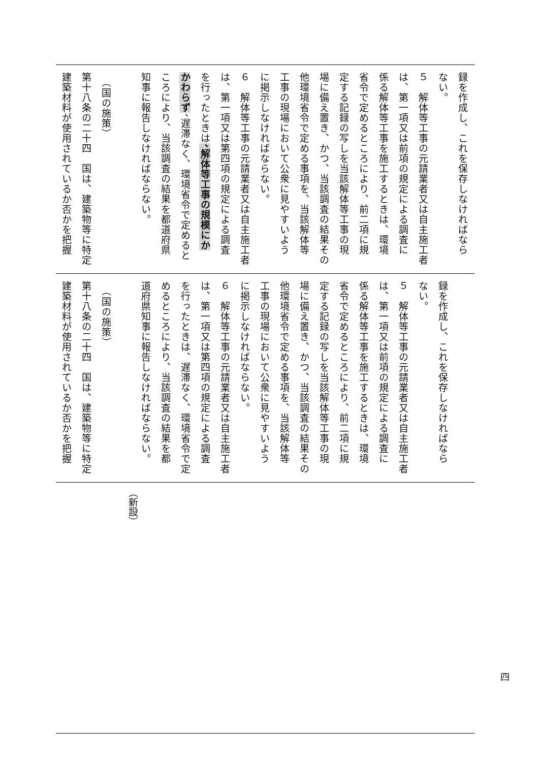| 録を作成し、これを保存しなければなら ない。 ５ 解体等工事の元請業者又は自主施工者 は、第一項又は前項の規定による調査に 係る解体等工事を施工するときは、環境 省令で定めるところにより、前二項に規 定する記録の写しを当該解体等工事の現 場に備え置き、かつ、当該調査の結果その 他環境省令で定める事項を、当該解体等 工事の現場において公衆に見やすいよう に掲示しなければならない。 ６ 解体等工事の元請業者又は自主施工者 は、第一項又は第四項の規定による調査 を行ったときは 、解体等工事の規模にか かわらず 、遅滞なく、環境省令で定めると ころにより、当該調査の結果を都道府県 知事に報告しなければならない。 （国の施策） 第十八条の二十四 国は、建築物等に特定 建築材料が使用されているか否かを把握 |
| 録を作成し、これを保存しなければなら ない。 ５ 解体等工事の元請業者又は自主施工者 は、第一項又は前項の規定による調査に 係る解体等工事を施工するときは、環境 省令で定めるところにより、前二項に規 定する記録の写しを当該解体等工事の現 場に備え置き、かつ、当該調査の結果その 他環境省令で定める事項を、当該解体等 工事の現場において公衆に見やすいよう に掲示しなければならない。 ６ 解体等工事の元請業者又は自主施工者 は、第一項又は第四項の規定による調査 を行ったときは、遅滞なく、環境省令で定 めるところにより、当該調査の結果を都 道府県知事に報告しなければならない。 （国の施策） 第十八条の二十四 国は、建築物等に特定 建築材料が使用されているか否かを把握 |
| （新設） |
四